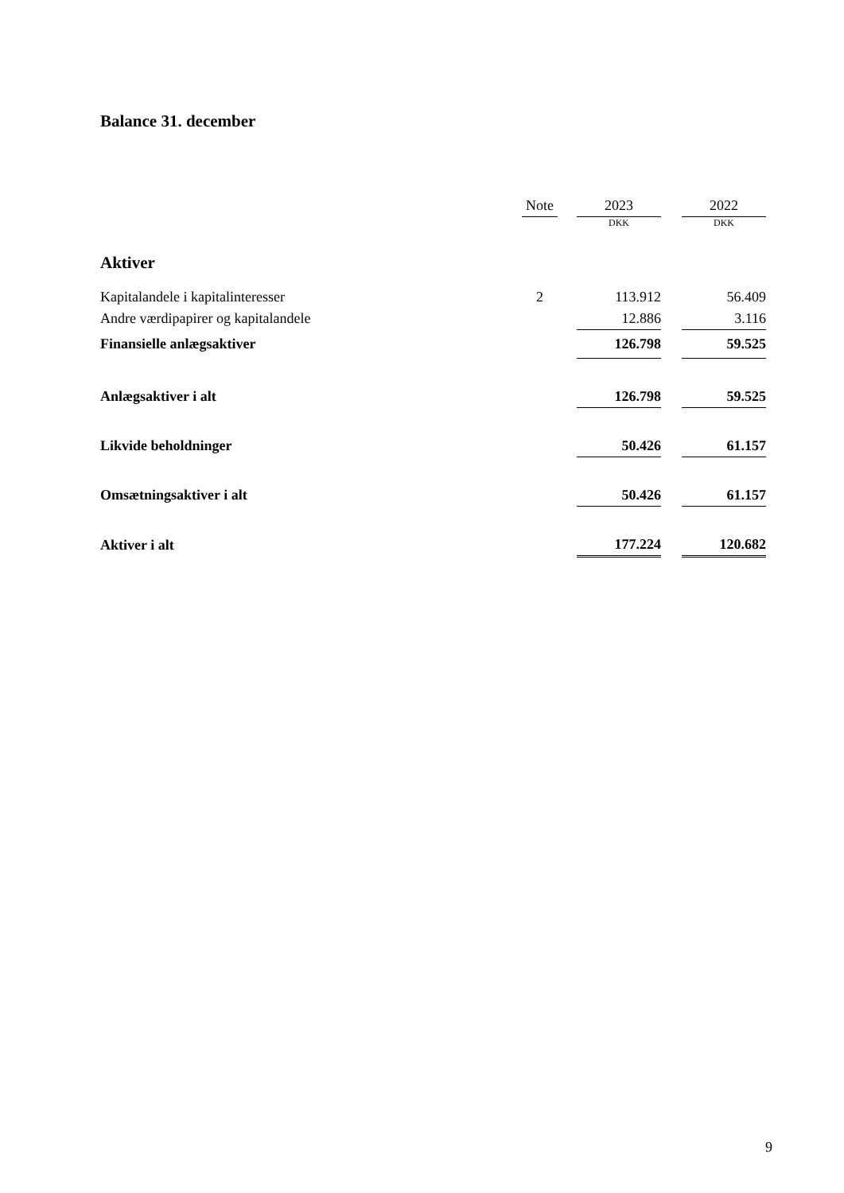Balance 31. december
| | Note | | 2023 | | 2022 |
| --- | --- | --- | --- | --- | --- |
| | | | DKK | | DKK |
| Aktiver | | | | | |
| Kapitalandele i kapitalinteresser | 2 | | 113.912 | | 56.409 |
| Andre værdipapirer og kapitalandele | | | 12.886 | | 3.116 |
| Finansielle anlægsaktiver | | | 126.798 | | 59.525 |
| Anlægsaktiver i alt | | | 126.798 | | 59.525 |
| Likvide beholdninger | | | 50.426 | | 61.157 |
| Omsætningsaktiver i alt | | | 50.426 | | 61.157 |
| Aktiver i alt | | | 177.224 | | 120.682 |
9